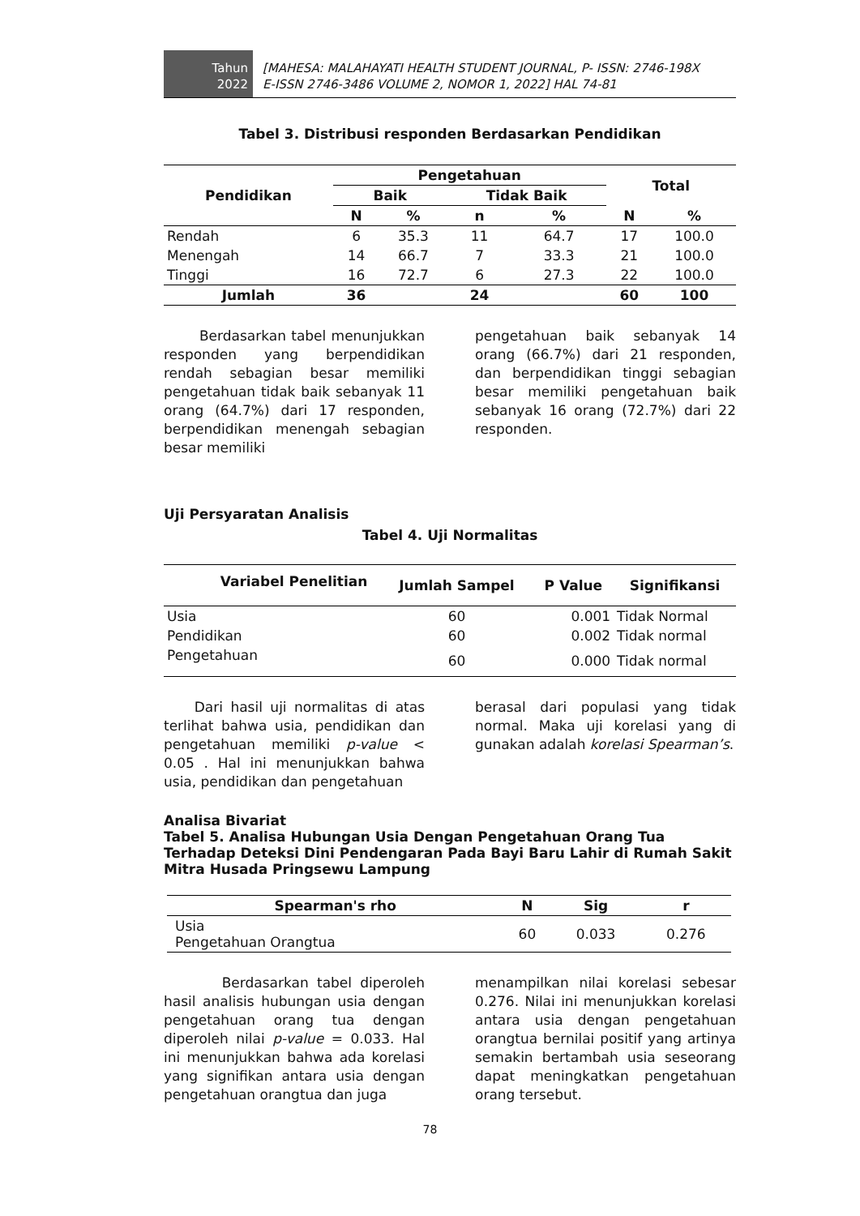Tahun
2022
[MAHESA: MALAHAYATI HEALTH STUDENT JOURNAL, P- ISSN: 2746-198X
E-ISSN 2746-3486 VOLUME 2, NOMOR 1, 2022] HAL 74-81
Tabel 3. Distribusi responden Berdasarkan Pendidikan
| Pendidikan | Pengetahuan | | | | Total | |
| --- | --- | --- | --- | --- | --- | --- |
| | Baik | | Tidak Baik | | | |
| | N | % | n | % | N | % |
| Rendah | 6 | 35.3 | 11 | 64.7 | 17 | 100.0 |
| Menengah | 14 | 66.7 | 7 | 33.3 | 21 | 100.0 |
| Tinggi | 16 | 72.7 | 6 | 27.3 | 22 | 100.0 |
| Jumlah | 36 | | 24 | | 60 | 100 |
Berdasarkan tabel menunjukkan responden yang berpendidikan rendah sebagian besar memiliki pengetahuan tidak baik sebanyak 11 orang (64.7%) dari 17 responden, berpendidikan menengah sebagian besar memiliki
pengetahuan baik sebanyak 14 orang (66.7%) dari 21 responden, dan berpendidikan tinggi sebagian besar memiliki pengetahuan baik sebanyak 16 orang (72.7%) dari 22 responden.
Uji Persyaratan Analisis
Tabel 4. Uji Normalitas
| Variabel Penelitian | Jumlah Sampel | P Value | Signifikansi |
| --- | --- | --- | --- |
| Usia | 60 | 0.001 | Tidak Normal |
| Pendidikan | 60 | 0.002 | Tidak normal |
| Pengetahuan | 60 | 0.000 | Tidak normal |
Dari hasil uji normalitas di atas terlihat bahwa usia, pendidikan dan pengetahuan memiliki p-value < 0.05 . Hal ini menunjukkan bahwa usia, pendidikan dan pengetahuan
berasal dari populasi yang tidak normal. Maka uji korelasi yang di gunakan adalah korelasi Spearman’s.
Analisa Bivariat
Tabel 5. Analisa Hubungan Usia Dengan Pengetahuan Orang Tua Terhadap Deteksi Dini Pendengaran Pada Bayi Baru Lahir di Rumah Sakit Mitra Husada Pringsewu Lampung
| Spearman's rho | N | Sig | r |
| --- | --- | --- | --- |
| Usia Pengetahuan Orangtua | 60 | 0.033 | 0.276 |
Berdasarkan tabel diperoleh hasil analisis hubungan usia dengan pengetahuan orang tua dengan diperoleh nilai p-value = 0.033. Hal ini menunjukkan bahwa ada korelasi yang signifikan antara usia dengan pengetahuan orangtua dan juga
menampilkan nilai korelasi sebesar 0.276. Nilai ini menunjukkan korelasi antara usia dengan pengetahuan orangtua bernilai positif yang artinya semakin bertambah usia seseorang dapat meningkatkan pengetahuan orang tersebut.
78